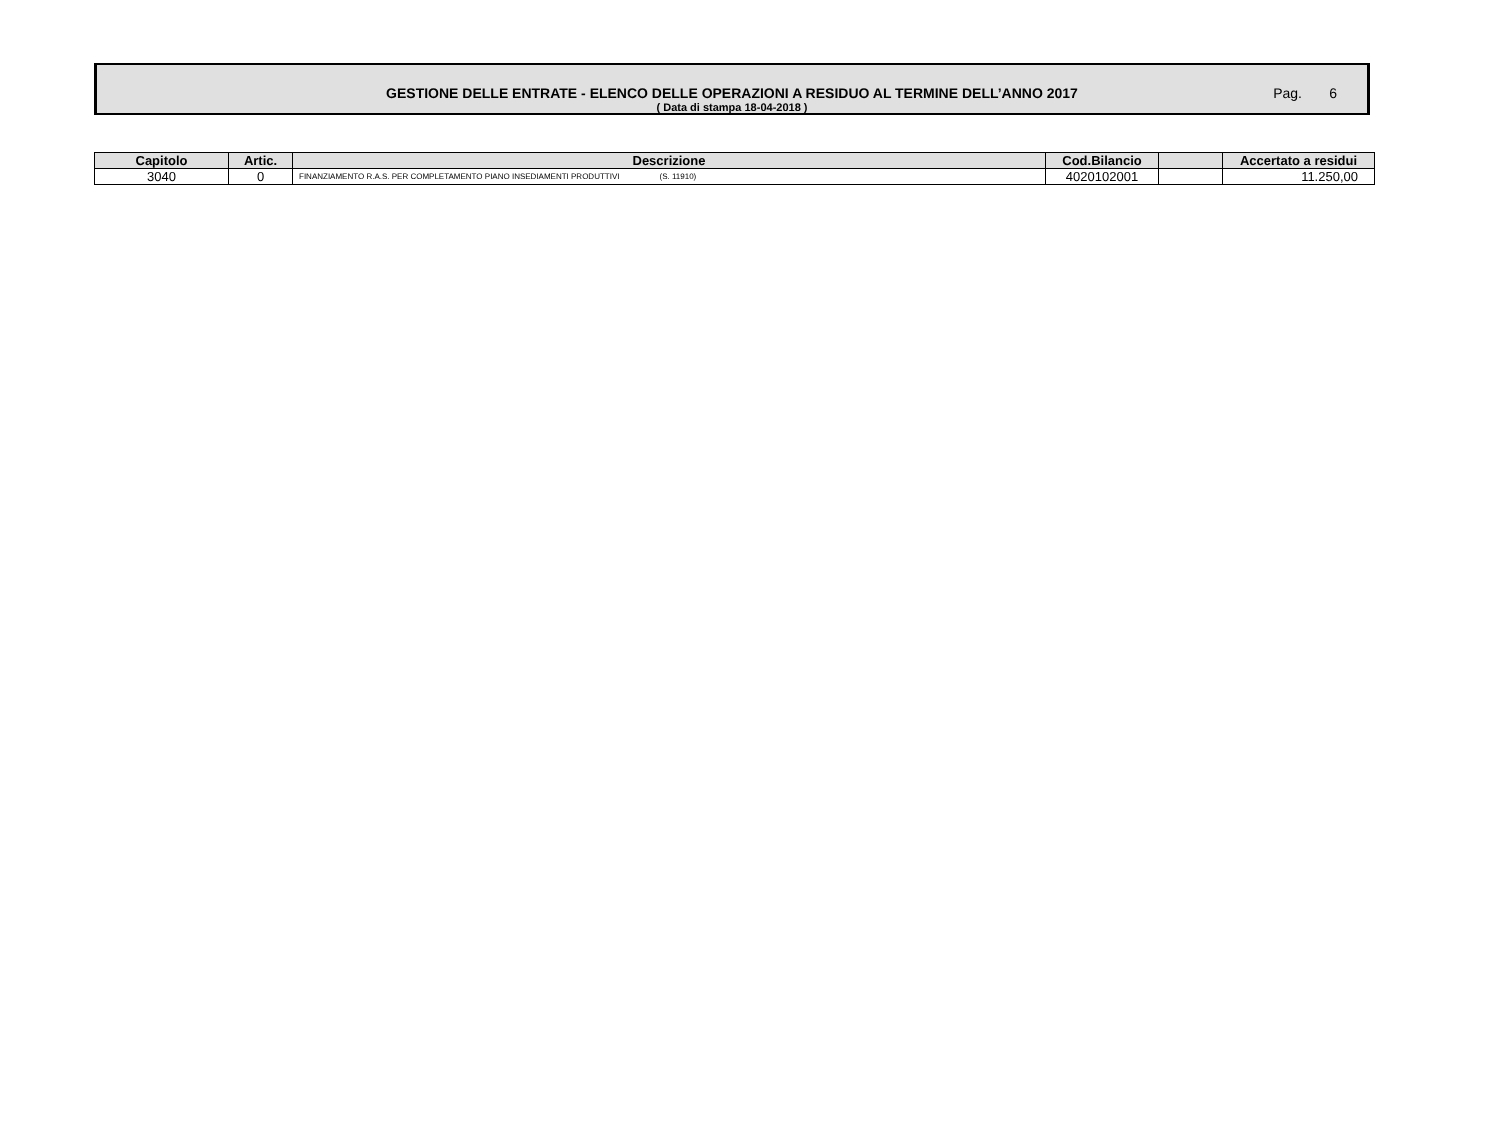GESTIONE DELLE ENTRATE - ELENCO DELLE OPERAZIONI A RESIDUO AL TERMINE DELL’ANNO 2017
( Data di stampa 18-04-2018 )
Pag. 6
| Capitolo | Artic. | Descrizione | Cod.Bilancio | | Accertato a residui |
| --- | --- | --- | --- | --- | --- |
| 3040 | 0 | FINANZIAMENTO R.A.S. PER COMPLETAMENTO PIANO INSEDIAMENTI PRODUTTIVI (S. 11910) | 4020102001 | | 11.250,00 |